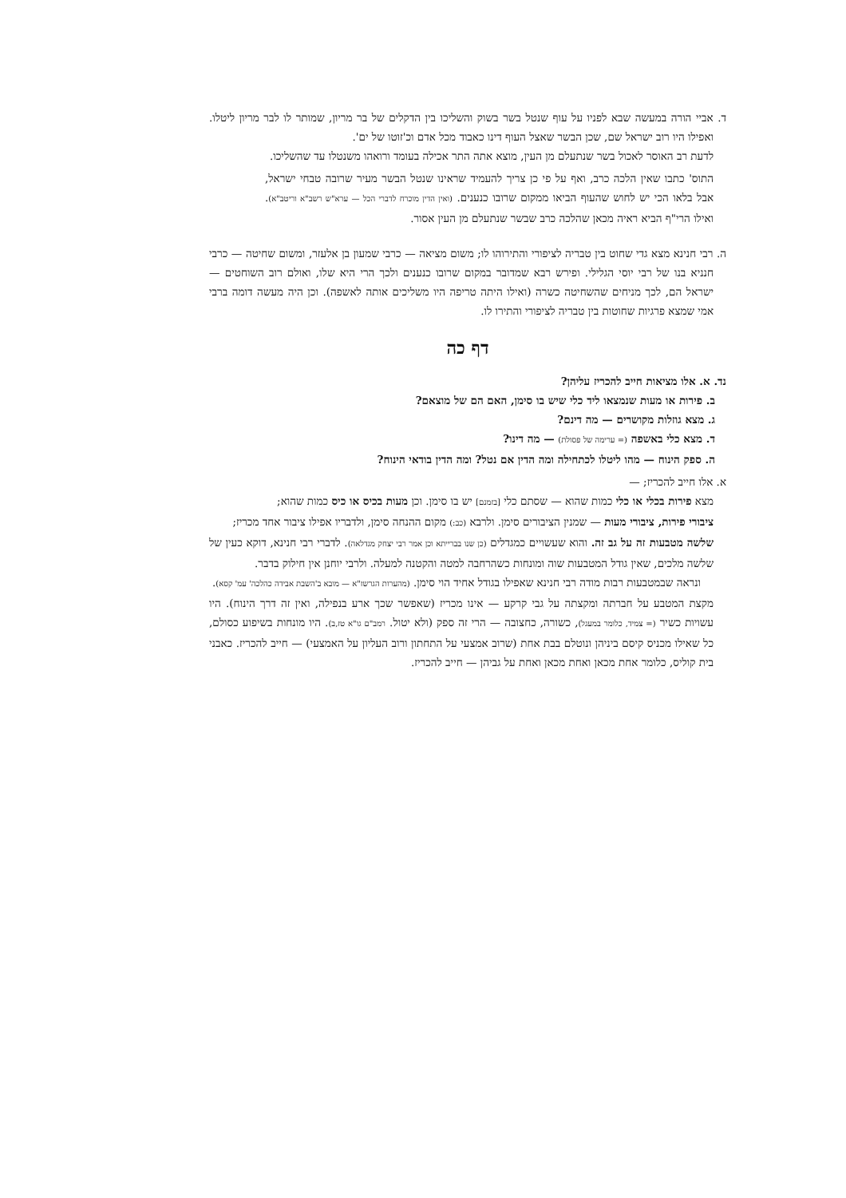ד. אביי הורה במעשה שבא לפניו על עוף שנטל בשר בשוק והשליכו בין הדקלים של בר מריון, שמותר לו לבר מריון ליטלו. ואפילו היו רוב ישראל שם, שכן הבשר שאצל העוף דינו כאבוד מכל אדם וכ'זוטו של ים'.
לדעת רב האוסר לאכול בשר שנתעלם מן העין, מוצא אתה התר אכילה בעומד ורואהו משנטלו עד שהשליכו.
התוס' כתבו שאין הלכה כרב, ואף על פי כן צריך להעמיד שראינו שנטל הבשר מעיר שרובה טבחי ישראל, אבל בלאו הכי יש לחוש שהעוף הביאו ממקום שרובו כנענים. (ואין הדין מוכרח לדברי הכל — ערא"ש רשב"א וריטב"א). ואילו הרי"ף הביא ראיה מכאן שהלכה כרב שבשר שנתעלם מן העין אסור.
ה. רבי חנינא מצא גדי שחוט בין טבריה לציפורי והתירוהו לו; משום מציאה — כרבי שמעון בן אלעזר, ומשום שחיטה — כרבי חנניא בנו של רבי יוסי הגלילי. ופירש רבא שמדובר במקום שרובו כנענים ולכך הרי היא שלו, ואולם רוב השוחטים — ישראל הם, לכך מניחים שהשחיטה כשרה (ואילו היתה טריפה היו משליכים אותה לאשפה). וכן היה מעשה דומה ברבי אמי שמצא פרגיות שחוטות בין טבריה לציפורי והתירו לו.
דף כה
נד. א. אלו מציאות חייב להכריז עליהן?
ב. פירות או מעות שנמצאו ליד כלי שיש בו סימן, האם הם של מוצאם?
ג. מצא גוזלות מקושרים — מה דינם?
ד. מצא כלי באשפה (= ערימה של פסולת) — מה דינו?
ה. ספק הינוח — מהו ליטלו לכתחילה ומה הדין אם נטל? ומה הדין בודאי הינוח?
א. אלו חייב להכריז; —
מצא פירות בכלי או כלי כמות שהוא — שסתם כלי [בזמנם] יש בו סימן. וכן מעות בכיס או כיס כמות שהוא;
ציבורי פירות, ציבורי מעות — שמנין הציבורים סימן. ולרבא (כב:) מקום ההנחה סימן, ולדבריו אפילו ציבור אחד מכריז;
שלשה מטבעות זה על גב זה. והוא שעשויים כמגדלים (כן שנו בברייתא וכן אמר רבי יצחק מגדלאה). לדברי רבי חנינא, דוקא כעין של שלשה מלכים, שאין גודל המטבעות שוה ומונחות כשהרחבה למטה והקטנה למעלה. ולרבי יוחנן אין חילוק בדבר.
ונראה שבמטבעות רבות מודה רבי חנינא שאפילו בגודל אחיד הוי סימן. (מהערות הגרשז"א — מובא ב'השבת אבידה כהלכה' עמ' קסא).
מקצת המטבע על חברתה ומקצתה על גבי קרקע — אינו מכריז (שאפשר שכך ארע בנפילה, ואין זה דרך הינוח). היו עשויות כשיר (= צמיד, כלומר במעגל), כשורה, כחצובה — הרי זה ספק (ולא יטול. רמב"ם גו"א טז,ב). היו מונחות בשיפוע כסולם, כל שאילו מכניס קיסם ביניהן ונוטלם בבת אחת (שרוב אמצעי על התחתון ורוב העליון על האמצעי) — חייב להכריז. כאבני בית קוליס, כלומר אחת מכאן ואחת מכאן ואחת על גביהן — חייב להכריז.